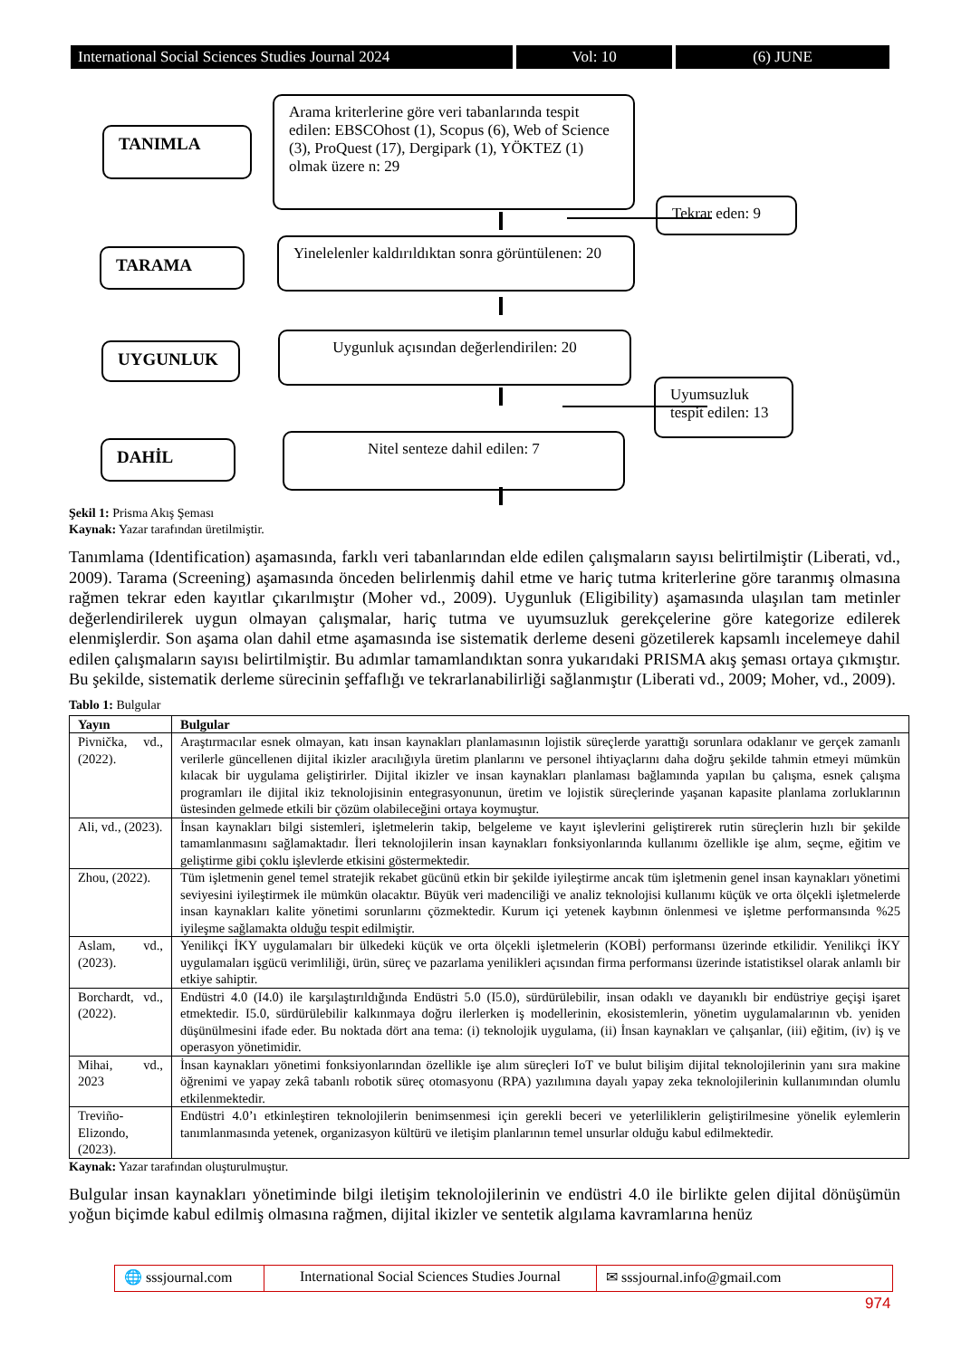International Social Sciences Studies Journal 2024
Vol: 10 (6) JUNE
TANIMLA
Arama kriterlerine göre veri tabanlarında tespit edilen: EBSCOhost (1), Scopus (6), Web of Science (3), ProQuest (17), Dergipark (1), YÖKTEZ (1) olmak üzere n: 29
Tekrar eden: 9
TARAMA
Yinelelenler kaldırıldıktan sonra görüntülenen: 20
UYGUNLUK
Uygunluk açısından değerlendirilen: 20
Uyumsuzluk tespit edilen: 13
DAHİL Nitel senteze dahil edilen: 7
Şekil 1: Prisma Akış Şeması
Kaynak: Yazar tarafından üretilmiştir.
Tanımlama (Identification) aşamasında, farklı veri tabanlarından elde edilen çalışmaların sayısı belirtilmiştir (Liberati, vd., 2009). Tarama (Screening) aşamasında önceden belirlenmiş dahil etme ve hariç tutma kriterlerine göre taranmış olmasına rağmen tekrar eden kayıtlar çıkarılmıştır (Moher vd., 2009). Uygunluk (Eligibility) aşamasında ulaşılan tam metinler değerlendirilerek uygun olmayan çalışmalar, hariç tutma ve uyumsuzluk gerekçelerine göre kategorize edilerek elenmişlerdir. Son aşama olan dahil etme aşamasında ise sistematik derleme deseni gözetilerek kapsamlı incelemeye dahil edilen çalışmaların sayısı belirtilmiştir. Bu adımlar tamamlandıktan sonra yukarıdaki PRISMA akış şeması ortaya çıkmıştır. Bu şekilde, sistematik derleme sürecinin şeffaflığı ve tekrarlanabilirliği sağlanmıştır (Liberati vd., 2009; Moher, vd., 2009).
Tablo 1: Bulgular
| Yayın | Bulgular |
| --- | --- |
| Pivnička, vd., (2022). | Araştırmacılar esnek olmayan, katı insan kaynakları planlamasının lojistik süreçlerde yarattığı sorunlara odaklanır ve gerçek zamanlı verilerle güncellenen dijital ikizler aracılığıyla üretim planlarını ve personel ihtiyaçlarını daha doğru şekilde tahmin etmeyi mümkün kılacak bir uygulama geliştirirler. Dijital ikizler ve insan kaynakları planlaması bağlamında yapılan bu çalışma, esnek çalışma programları ile dijital ikiz teknolojisinin entegrasyonunun, üretim ve lojistik süreçlerinde yaşanan kapasite planlama zorluklarının üstesinden gelmede etkili bir çözüm olabileceğini ortaya koymuştur. |
| Ali, vd., (2023). | İnsan kaynakları bilgi sistemleri, işletmelerin takip, belgeleme ve kayıt işlevlerini geliştirerek rutin süreçlerin hızlı bir şekilde tamamlanmasını sağlamaktadır. İleri teknolojilerin insan kaynakları fonksiyonlarında kullanımı özellikle işe alım, seçme, eğitim ve geliştirme gibi çoklu işlevlerde etkisini göstermektedir. |
| Zhou, (2022). | Tüm işletmenin genel temel stratejik rekabet gücünü etkin bir şekilde iyileştirme ancak tüm işletmenin genel insan kaynakları yönetimi seviyesini iyileştirmek ile mümkün olacaktır. Büyük veri madenciliği ve analiz teknolojisi kullanımı küçük ve orta ölçekli işletmelerde insan kaynakları kalite yönetimi sorunlarını çözmektedir. Kurum içi yetenek kaybının önlenmesi ve işletme performansında %25 iyileşme sağlamakta olduğu tespit edilmiştir. |
| Aslam, vd., (2023). | Yenilikçi İKY uygulamaları bir ülkedeki küçük ve orta ölçekli işletmelerin (KOBİ) performansı üzerinde etkilidir. Yenilikçi İKY uygulamaları işgücü verimliliği, ürün, süreç ve pazarlama yenilikleri açısından firma performansı üzerinde istatistiksel olarak anlamlı bir etkiye sahiptir. |
| Borchardt, vd., (2022). | Endüstri 4.0 (I4.0) ile karşılaştırıldığında Endüstri 5.0 (I5.0), sürdürülebilir, insan odaklı ve dayanıklı bir endüstriye geçişi işaret etmektedir. I5.0, sürdürülebilir kalkınmaya doğru ilerlerken iş modellerinin, ekosistemlerin, yönetim uygulamalarının vb. yeniden düşünülmesini ifade eder. Bu noktada dört ana tema: (i) teknolojik uygulama, (ii) İnsan kaynakları ve çalışanlar, (iii) eğitim, (iv) iş ve operasyon yönetimidir. |
| Mihai, vd., 2023 | İnsan kaynakları yönetimi fonksiyonlarından özellikle işe alım süreçleri IoT ve bulut bilişim dijital teknolojilerinin yanı sıra makine öğrenimi ve yapay zekâ tabanlı robotik süreç otomasyonu (RPA) yazılımına dayalı yapay zeka teknolojilerinin kullanımından olumlu etkilenmektedir. |
| Treviño-Elizondo, (2023). | Endüstri 4.0’ı etkinleştiren teknolojilerin benimsenmesi için gerekli beceri ve yeterliliklerin geliştirilmesine yönelik eylemlerin tanımlanmasında yetenek, organizasyon kültürü ve iletişim planlarının temel unsurlar olduğu kabul edilmektedir. |
Kaynak: Yazar tarafından oluşturulmuştur.
Bulgular insan kaynakları yönetiminde bilgi iletişim teknolojilerinin ve endüstri 4.0 ile birlikte gelen dijital dönüşümün yoğun biçimde kabul edilmiş olmasına rağmen, dijital ikizler ve sentetik algılama kavramlarına henüz
🌐 sssjournal.com
International Social Sciences Studies Journal
✉ sssjournal.info@gmail.com
974